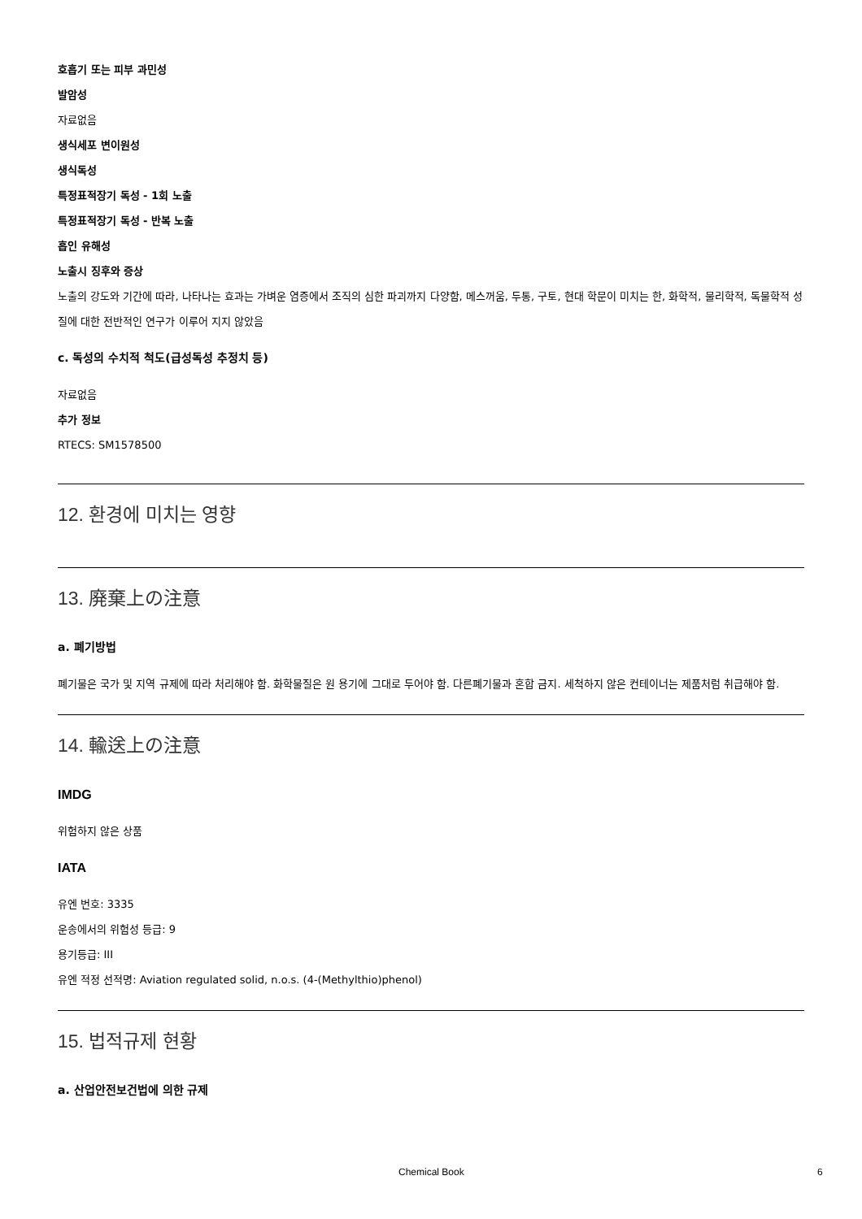호흡기 또는 피부 과민성
발암성
자료없음
생식세포 변이원성
생식독성
특정표적장기 독성 - 1회 노출
특정표적장기 독성 - 반복 노출
흡인 유해성
노출시 징후와 증상
노출의 강도와 기간에 따라, 나타나는 효과는 가벼운 염증에서 조직의 심한 파괴까지 다양함, 메스꺼움, 두통, 구토, 현대 학문이 미치는 한, 화학적, 물리학적, 독물학적 성질에 대한 전반적인 연구가 이루어 지지 않았음
c. 독성의 수치적 척도(급성독성 추정치 등)
자료없음
추가 정보
RTECS: SM1578500
12. 환경에 미치는 영향
13. 廃棄上の注意
a. 폐기방법
폐기물은 국가 및 지역 규제에 따라 처리해야 함. 화학물질은 원 용기에 그대로 두어야 함. 다른폐기물과 혼합 금지. 세척하지 않은 컨테이너는 제품처럼 취급해야 함.
14. 輸送上の注意
IMDG
위험하지 않은 상품
IATA
유엔 번호: 3335
운송에서의 위험성 등급: 9
용기등급: III
유엔 적정 선적명: Aviation regulated solid, n.o.s. (4-(Methylthio)phenol)
15. 법적규제 현황
a. 산업안전보건법에 의한 규제
Chemical Book 6